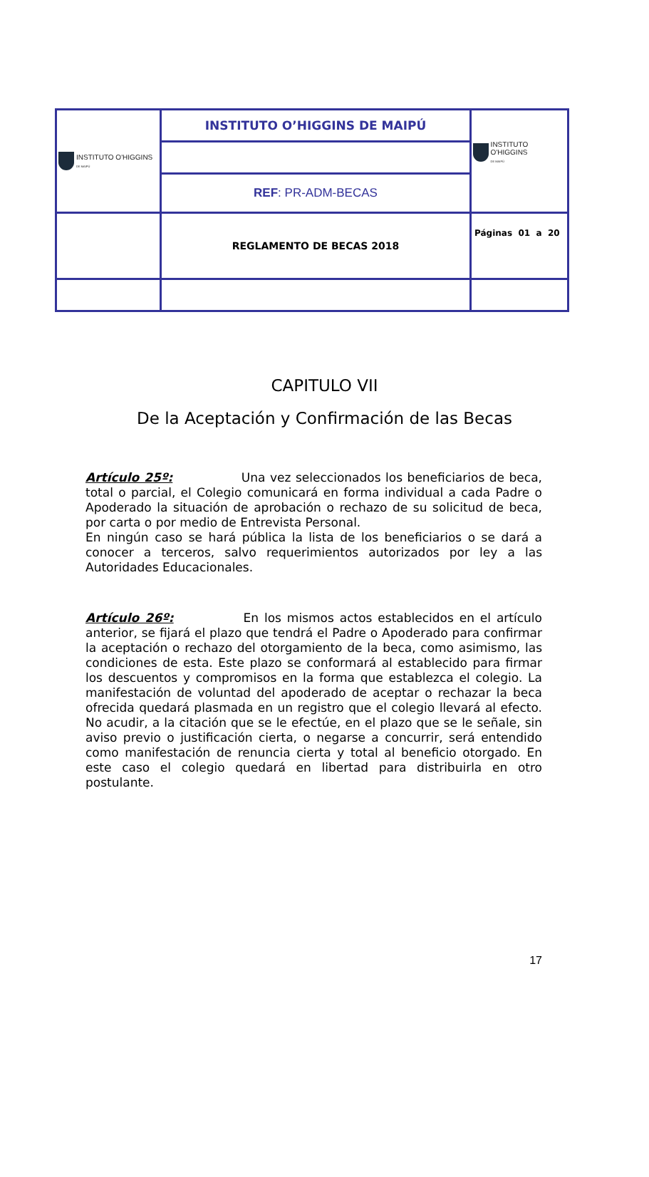| INSTITUTO O'HIGGINS DE MAIPÚ | INSTITUTO O’HIGGINS DE MAIPÚ | INSTITUTO O'HIGGINS DE MAIPÚ |
| | REF : PR-ADM-BECAS | |
| | REGLAMENTO DE BECAS 2018 | Páginas 01 a 20 |
CAPITULO VII
De la Aceptación y Confirmación de las Becas
Artículo 25º: Una vez seleccionados los beneficiarios de beca, total o parcial, el Colegio comunicará en forma individual a cada Padre o Apoderado la situación de aprobación o rechazo de su solicitud de beca, por carta o por medio de Entrevista Personal.
En ningún caso se hará pública la lista de los beneficiarios o se dará a conocer a terceros, salvo requerimientos autorizados por ley a las Autoridades Educacionales.
Artículo 26º: En los mismos actos establecidos en el artículo anterior, se fijará el plazo que tendrá el Padre o Apoderado para confirmar la aceptación o rechazo del otorgamiento de la beca, como asimismo, las condiciones de esta. Este plazo se conformará al establecido para firmar los descuentos y compromisos en la forma que establezca el colegio. La manifestación de voluntad del apoderado de aceptar o rechazar la beca ofrecida quedará plasmada en un registro que el colegio llevará al efecto. No acudir, a la citación que se le efectúe, en el plazo que se le señale, sin aviso previo o justificación cierta, o negarse a concurrir, será entendido como manifestación de renuncia cierta y total al beneficio otorgado. En este caso el colegio quedará en libertad para distribuirla en otro postulante.
17